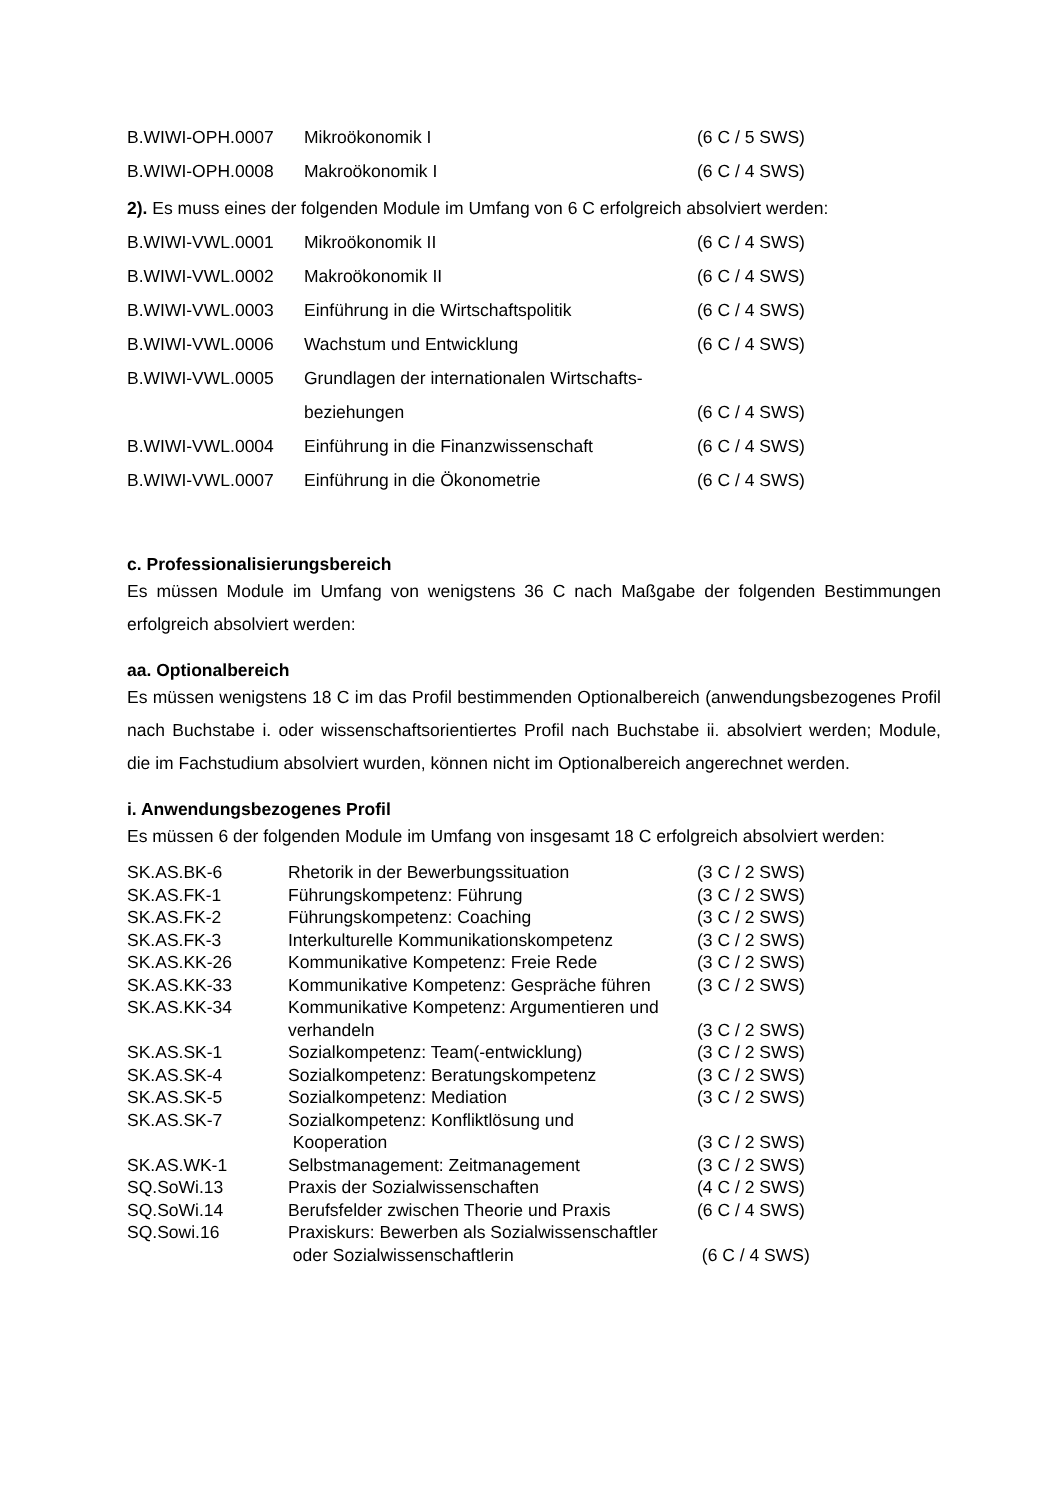| B.WIWI-OPH.0007 | Mikroökonomik I | (6 C / 5 SWS) |
| B.WIWI-OPH.0008 | Makroökonomik I | (6 C / 4 SWS) |
2). Es muss eines der folgenden Module im Umfang von 6 C erfolgreich absolviert werden:
| B.WIWI-VWL.0001 | Mikroökonomik II | (6 C / 4 SWS) |
| B.WIWI-VWL.0002 | Makroökonomik II | (6 C / 4 SWS) |
| B.WIWI-VWL.0003 | Einführung in die Wirtschaftspolitik | (6 C / 4 SWS) |
| B.WIWI-VWL.0006 | Wachstum und Entwicklung | (6 C / 4 SWS) |
| B.WIWI-VWL.0005 | Grundlagen der internationalen Wirtschafts- beziehungen | (6 C / 4 SWS) |
| B.WIWI-VWL.0004 | Einführung in die Finanzwissenschaft | (6 C / 4 SWS) |
| B.WIWI-VWL.0007 | Einführung in die Ökonometrie | (6 C / 4 SWS) |
c. Professionalisierungsbereich
Es müssen Module im Umfang von wenigstens 36 C nach Maßgabe der folgenden Bestimmungen erfolgreich absolviert werden:
aa. Optionalbereich
Es müssen wenigstens 18 C im das Profil bestimmenden Optionalbereich (anwendungsbezogenes Profil nach Buchstabe i. oder wissenschaftsorientiertes Profil nach Buchstabe ii. absolviert werden; Module, die im Fachstudium absolviert wurden, können nicht im Optionalbereich angerechnet werden.
i. Anwendungsbezogenes Profil
Es müssen 6 der folgenden Module im Umfang von insgesamt 18 C erfolgreich absolviert werden:
| SK.AS.BK-6 | Rhetorik in der Bewerbungssituation | (3 C / 2 SWS) |
| SK.AS.FK-1 | Führungskompetenz: Führung | (3 C / 2 SWS) |
| SK.AS.FK-2 | Führungskompetenz: Coaching | (3 C / 2 SWS) |
| SK.AS.FK-3 | Interkulturelle Kommunikationskompetenz | (3 C / 2 SWS) |
| SK.AS.KK-26 | Kommunikative Kompetenz: Freie Rede | (3 C / 2 SWS) |
| SK.AS.KK-33 | Kommunikative Kompetenz: Gespräche führen | (3 C / 2 SWS) |
| SK.AS.KK-34 | Kommunikative Kompetenz: Argumentieren und verhandeln | (3 C / 2 SWS) |
| SK.AS.SK-1 | Sozialkompetenz: Team(-entwicklung) | (3 C / 2 SWS) |
| SK.AS.SK-4 | Sozialkompetenz: Beratungskompetenz | (3 C / 2 SWS) |
| SK.AS.SK-5 | Sozialkompetenz: Mediation | (3 C / 2 SWS) |
| SK.AS.SK-7 | Sozialkompetenz: Konfliktlösung und Kooperation | (3 C / 2 SWS) |
| SK.AS.WK-1 | Selbstmanagement: Zeitmanagement | (3 C / 2 SWS) |
| SQ.SoWi.13 | Praxis der Sozialwissenschaften | (4 C / 2 SWS) |
| SQ.SoWi.14 | Berufsfelder zwischen Theorie und Praxis | (6 C / 4 SWS) |
| SQ.Sowi.16 | Praxiskurs: Bewerben als Sozialwissenschaftler oder Sozialwissenschaftlerin | (6 C / 4 SWS) |